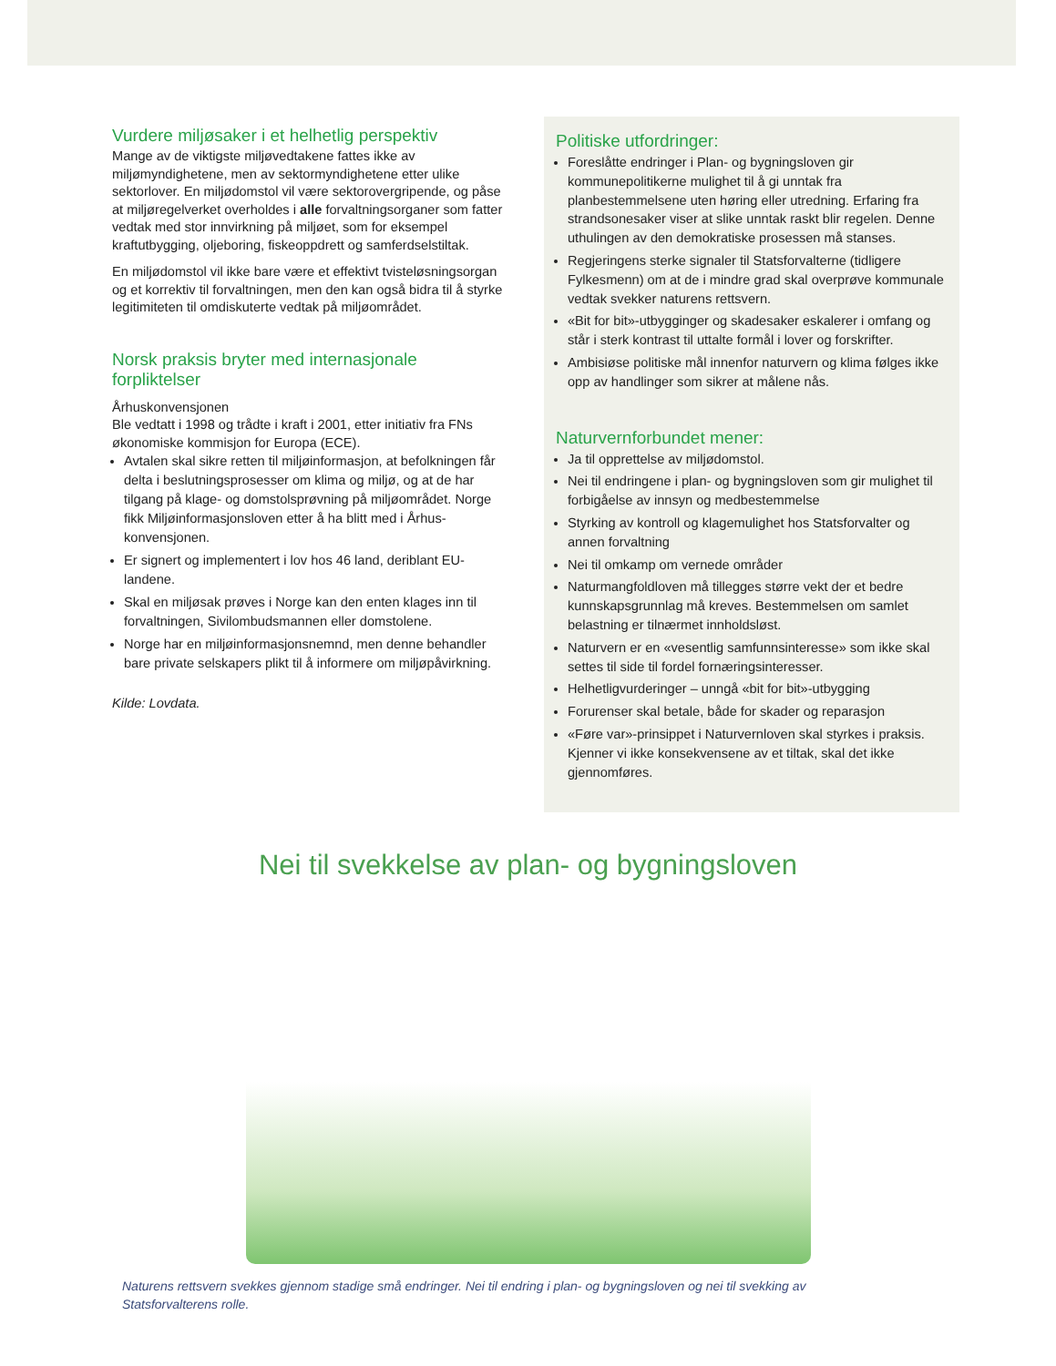Vurdere miljøsaker i et helhetlig perspektiv
Mange av de viktigste miljøvedtakene fattes ikke av miljømyndighetene, men av sektormyndighetene etter ulike sektorlover. En miljødomstol vil være sektorovergripende, og påse at miljøregelverket overholdes i alle forvaltningsorganer som fatter vedtak med stor innvirkning på miljøet, som for eksempel kraftutbygging, oljeboring, fiskeoppdrett og samferdselstiltak.
En miljødomstol vil ikke bare være et effektivt tvisteløsningsorgan og et korrektiv til forvaltningen, men den kan også bidra til å styrke legitimiteten til omdiskuterte vedtak på miljøområdet.
Norsk praksis bryter med internasjonale forpliktelser
Århuskonvensjonen
Ble vedtatt i 1998 og trådte i kraft i 2001, etter initiativ fra FNs økonomiske kommisjon for Europa (ECE).
Avtalen skal sikre retten til miljøinformasjon, at befolkningen får delta i beslutningsprosesser om klima og miljø, og at de har tilgang på klage- og domstolsprøvning på miljøområdet. Norge fikk Miljøinformasjonsloven etter å ha blitt med i Århus-konvensjonen.
Er signert og implementert i lov hos 46 land, deriblant EU-landene.
Skal en miljøsak prøves i Norge kan den enten klages inn til forvaltningen, Sivilombudsmannen eller domstolene.
Norge har en miljøinformasjonsnemnd, men denne behandler bare private selskapers plikt til å informere om miljøpåvirkning.
Kilde: Lovdata.
Politiske utfordringer:
Foreslåtte endringer i Plan- og bygningsloven gir kommunepolitikerne mulighet til å gi unntak fra planbestemmelsene uten høring eller utredning. Erfaring fra strandsonesaker viser at slike unntak raskt blir regelen. Denne uthulingen av den demokratiske prosessen må stanses.
Regjeringens sterke signaler til Statsforvalterne (tidligere Fylkesmenn) om at de i mindre grad skal overprøve kommunale vedtak svekker naturens rettsvern.
«Bit for bit»-utbygginger og skadesaker eskalerer i omfang og står i sterk kontrast til uttalte formål i lover og forskrifter.
Ambisiøse politiske mål innenfor naturvern og klima følges ikke opp av handlinger som sikrer at målene nås.
Naturvernforbundet mener:
Ja til opprettelse av miljødomstol.
Nei til endringene i plan- og bygningsloven som gir mulighet til forbigåelse av innsyn og medbestemmelse
Styrking av kontroll og klagemulighet hos Statsforvalter og annen forvaltning
Nei til omkamp om vernede områder
Naturmangfoldloven må tillegges større vekt der et bedre kunnskapsgrunnlag må kreves. Bestemmelsen om samlet belastning er tilnærmet innholdsløst.
Naturvern er en «vesentlig samfunnsinteresse» som ikke skal settes til side til fordel fornæringsinteresser.
Helhetligvurderinger – unngå «bit for bit»-utbygging
Forurenser skal betale, både for skader og reparasjon
«Føre var»-prinsippet i Naturvernloven skal styrkes i praksis. Kjenner vi ikke konsekvensene av et tiltak, skal det ikke gjennomføres.
Nei til svekkelse av plan- og bygningsloven
Naturens rettsvern svekkes gjennom stadige små endringer. Nei til endring i plan- og bygningsloven og nei til svekking av Statsforvalterens rolle.